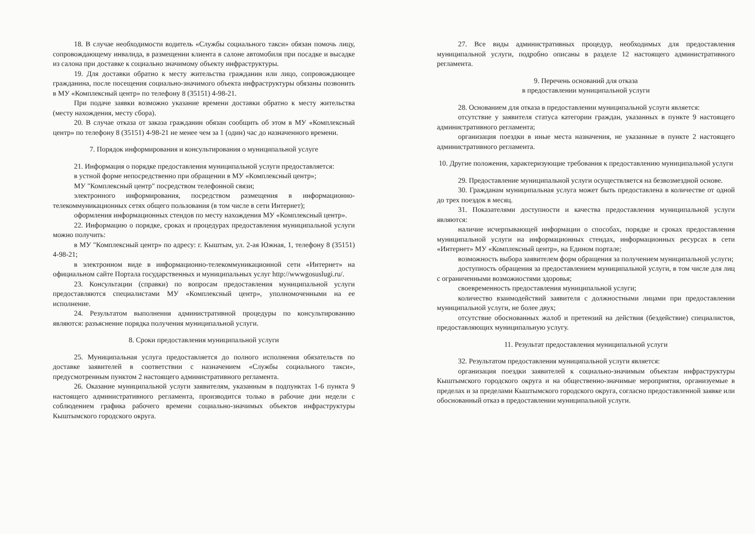18. В случае необходимости водитель «Службы социального такси» обязан помочь лицу, сопровождающему инвалида, в размещении клиента в салоне автомобиля при посадке и высадке из салона при доставке к социально значимому объекту инфраструктуры.
19. Для доставки обратно к месту жительства гражданин или лицо, сопровождающее гражданина, после посещения социально-значимого объекта инфраструктуры обязаны позвонить в МУ «Комплексный центр» по телефону 8 (35151) 4-98-21.
При подаче заявки возможно указание времени доставки обратно к месту жительства (месту нахождения, месту сбора).
20. В случае отказа от заказа гражданин обязан сообщить об этом в МУ «Комплексный центр» по телефону 8 (35151) 4-98-21 не менее чем за 1 (один) час до назначенного времени.
7. Порядок информирования и консультирования о муниципальной услуге
21. Информация о порядке предоставления муниципальной услуги предоставляется:
в устной форме непосредственно при обращении в МУ «Комплексный центр»;
МУ "Комплексный центр" посредством телефонной связи;
электронного информирования, посредством размещения в информационно-телекоммуникационных сетях общего пользования (в том числе в сети Интернет);
оформления информационных стендов по месту нахождения МУ «Комплексный центр».
22. Информацию о порядке, сроках и процедурах предоставления муниципальной услуги можно получить:
в МУ "Комплексный центр» по адресу: г. Кыштым, ул. 2-ая Южная, 1, телефону 8 (35151) 4-98-21;
в электронном виде в информационно-телекоммуникационной сети «Интернет» на официальном сайте Портала государственных и муниципальных услуг http://wwwgosuslugi.ru/.
23. Консультации (справки) по вопросам предоставления муниципальной услуги предоставляются специалистами МУ «Комплексный центр», уполномоченными на ее исполнение.
24. Результатом выполнения административной процедуры по консультированию являются: разъяснение порядка получения муниципальной услуги.
8. Сроки предоставления муниципальной услуги
25. Муниципальная услуга предоставляется до полного исполнения обязательств по доставке заявителей в соответствии с назначением «Службы социального такси», предусмотренным пунктом 2 настоящего административного регламента.
26. Оказание муниципальной услуги заявителям, указанным в подпунктах 1-6 пункта 9 настоящего административного регламента, производится только в рабочие дни недели с соблюдением графика рабочего времени социально-значимых объектов инфраструктуры Кыштымского городского округа.
27. Все виды административных процедур, необходимых для предоставления муниципальной услуги, подробно описаны в разделе 12 настоящего административного регламента.
9. Перечень оснований для отказа
в предоставлении муниципальной услуги
28. Основанием для отказа в предоставлении муниципальной услуги является:
отсутствие у заявителя статуса категории граждан, указанных в пункте 9 настоящего административного регламента;
организация поездки в иные места назначения, не указанные в пункте 2 настоящего административного регламента.
10. Другие положения, характеризующие требования к предоставлению муниципальной услуги
29. Предоставление муниципальной услуги осуществляется на безвозмездной основе.
30. Гражданам муниципальная услуга может быть предоставлена в количестве от одной до трех поездок в месяц.
31. Показателями доступности и качества предоставления муниципальной услуги являются:
наличие исчерпывающей информации о способах, порядке и сроках предоставления муниципальной услуги на информационных стендах, информационных ресурсах в сети «Интернет» МУ «Комплексный центр», на Едином портале;
возможность выбора заявителем форм обращения за получением муниципальной услуги;
доступность обращения за предоставлением муниципальной услуги, в том числе для лиц с ограниченными возможностями здоровья;
своевременность предоставления муниципальной услуги;
количество взаимодействий заявителя с должностными лицами при предоставлении муниципальной услуги, не более двух;
отсутствие обоснованных жалоб и претензий на действия (бездействие) специалистов, предоставляющих муниципальную услугу.
11. Результат предоставления муниципальной услуги
32. Результатом предоставления муниципальной услуги является:
организация поездки заявителей к социально-значимым объектам инфраструктуры Кыштымского городского округа и на общественно-значимые мероприятия, организуемые в пределах и за пределами Кыштымского городского округа, согласно предоставленной заявке или обоснованный отказ в предоставлении муниципальной услуги.